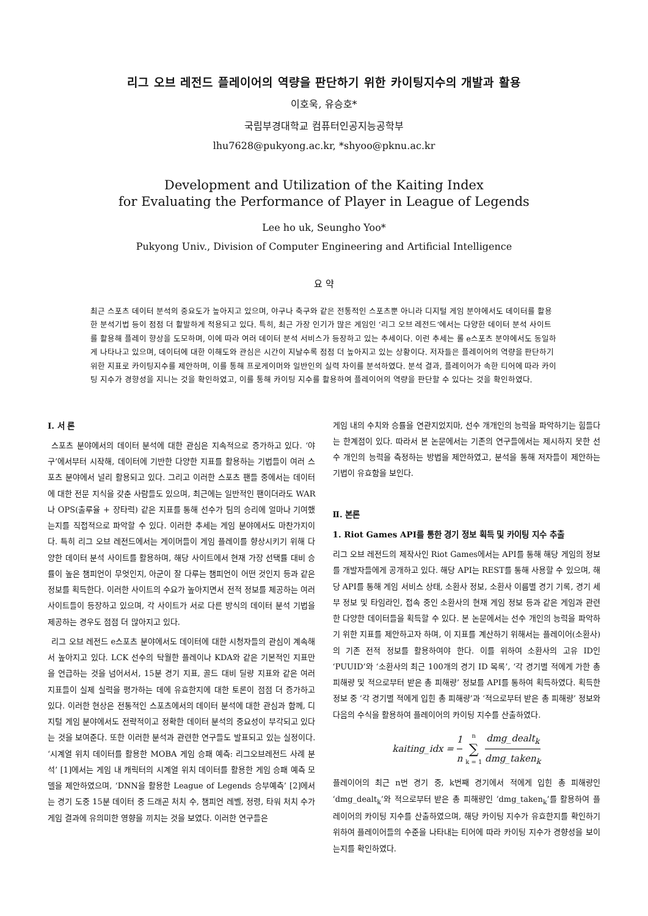리그 오브 레전드 플레이어의 역량을 판단하기 위한 카이팅지수의 개발과 활용
이호욱, 유승호*
국립부경대학교 컴퓨터인공지능공학부
lhu7628@pukyong.ac.kr, *shyoo@pknu.ac.kr
Development and Utilization of the Kaiting Index
for Evaluating the Performance of Player in League of Legends
Lee ho uk, Seungho Yoo*
Pukyong Univ., Division of Computer Engineering and Artificial Intelligence
요 약
최근 스포츠 데이터 분석의 중요도가 높아지고 있으며, 야구나 축구와 같은 전통적인 스포츠뿐 아니라 디지털 게임 분야에서도 데이터를 활용한 분석기법 등이 점점 더 활발하게 적용되고 있다. 특히, 최근 가장 인기가 많은 게임인 ‘리그 오브 레전드’에서는 다양한 데이터 분석 사이트를 활용해 플레이 향상을 도모하며, 이에 따라 여러 데이터 분석 서비스가 등장하고 있는 추세이다. 이런 추세는 롤 e스포츠 분야에서도 동일하게 나타나고 있으며, 데이터에 대한 이해도와 관심은 시간이 지날수록 점점 더 높아지고 있는 상황이다. 저자들은 플레이어의 역량을 판단하기 위한 지표로 카이팅지수를 제안하며, 이를 통해 프로게이머와 일반인의 실력 차이를 분석하였다. 분석 결과, 플레이어가 속한 티어에 따라 카이팅 지수가 경향성을 지니는 것을 확인하였고, 이를 통해 카이팅 지수를 활용하여 플레이어의 역량을 판단할 수 있다는 것을 확인하였다.
Ⅰ. 서 론
스포츠 분야에서의 데이터 분석에 대한 관심은 지속적으로 증가하고 있다. ‘야구’에서부터 시작해, 데이터에 기반한 다양한 지표를 활용하는 기법들이 여러 스포츠 분야에서 널리 활용되고 있다. 그리고 이러한 스포츠 팬들 중에서는 데이터에 대한 전문 지식을 갖춘 사람들도 있으며, 최근에는 일반적인 팬이더라도 WAR나 OPS(출루율 + 장타력) 같은 지표를 통해 선수가 팀의 승리에 얼마나 기여했는지를 직접적으로 파악할 수 있다. 이러한 추세는 게임 분야에서도 마찬가지이다. 특히 리그 오브 레전드에서는 게이머들이 게임 플레이를 향상시키기 위해 다양한 데이터 분석 사이트를 활용하며, 해당 사이트에서 현재 가장 선택률 대비 승률이 높은 챔피언이 무엇인지, 아군이 잘 다루는 챔피언이 어떤 것인지 등과 같은 정보를 획득한다. 이러한 사이트의 수요가 높아지면서 전적 정보를 제공하는 여러 사이트들이 등장하고 있으며, 각 사이트가 서로 다른 방식의 데이터 분석 기법을 제공하는 경우도 점점 더 많아지고 있다.
리그 오브 레전드 e스포츠 분야에서도 데이터에 대한 시청자들의 관심이 계속해서 높아지고 있다. LCK 선수의 탁월한 플레이나 KDA와 같은 기본적인 지표만을 언급하는 것을 넘어서서, 15분 경기 지표, 골드 대비 딜량 지표와 같은 여러 지표들이 실제 실력을 평가하는 데에 유효한지에 대한 토론이 점점 더 증가하고 있다. 이러한 현상은 전통적인 스포츠에서의 데이터 분석에 대한 관심과 함께, 디지털 게임 분야에서도 전략적이고 정확한 데이터 분석의 중요성이 부각되고 있다는 것을 보여준다. 또한 이러한 분석과 관련한 연구들도 발표되고 있는 실정이다. ‘시계열 위치 데이터를 활용한 MOBA 게임 승패 예측: 리그오브레전드 사례 분석’ [1]에서는 게임 내 캐릭터의 시계열 위치 데이터를 활용한 게임 승패 예측 모델을 제안하였으며, ‘DNN을 활용한 League of Legends 승부예측’ [2]에서는 경기 도중 15분 데이터 중 드래곤 처치 수, 챔피언 레벨, 정령, 타워 처치 수가 게임 결과에 유의미한 영향을 끼치는 것을 보였다. 이러한 연구들은
게임 내의 수치와 승률을 연관지었지마, 선수 개개인의 능력을 파악하기는 힘들다는 한계점이 있다. 따라서 본 논문에서는 기존의 연구들에서는 제시하지 못한 선수 개인의 능력을 측정하는 방법을 제안하였고, 분석을 통해 저자들이 제안하는 기법이 유효함을 보인다.
Ⅱ. 본론
1. Riot Games API를 통한 경기 정보 획득 및 카이팅 지수 추출
리그 오브 레전드의 제작사인 Riot Games에서는 API를 통해 해당 게임의 정보를 개발자들에게 공개하고 있다. 해당 API는 REST를 통해 사용할 수 있으며, 해당 API를 통해 게임 서비스 상태, 소환사 정보, 소환사 이름별 경기 기록, 경기 세부 정보 및 타임라인, 접속 중인 소환사의 현재 게임 정보 등과 같은 게임과 관련한 다양한 데이터들을 획득할 수 있다. 본 논문에서는 선수 개인의 능력을 파악하기 위한 지표를 제안하고자 하며, 이 지표를 계산하기 위해서는 플레이어(소환사)의 기존 전적 정보를 활용하여야 한다. 이를 위하여 소환사의 고유 ID인 ‘PUUID’와 ‘소환사의 최근 100개의 경기 ID 목록’, ‘각 경기별 적에게 가한 총 피해량 및 적으로부터 받은 총 피해량’ 정보를 API를 통하여 획득하였다. 획득한 정보 중 ‘각 경기별 적에게 입힌 총 피해량’과 ‘적으로부터 받은 총 피해량’ 정보와 다음의 수식을 활용하여 플레이어의 카이팅 지수를 산출하였다.
kaiting_idx = 1 n n ∑ k = 1 dmg_dealt<sub>k</sub> dmg_taken<sub>k</sub>
플레이어의 최근 n번 경기 중, k번째 경기에서 적에게 입힌 총 피해량인 ‘dmg_dealt<sub>k</sub>’와 적으로부터 받은 총 피해량인 ‘dmg_taken<sub>k</sub>’를 활용하여 플레이어의 카이팅 지수를 산출하였으며, 해당 카이팅 지수가 유효한지를 확인하기 위하여 플레이어들의 수준을 나타내는 티어에 따라 카이팅 지수가 경향성을 보이는지를 확인하였다.